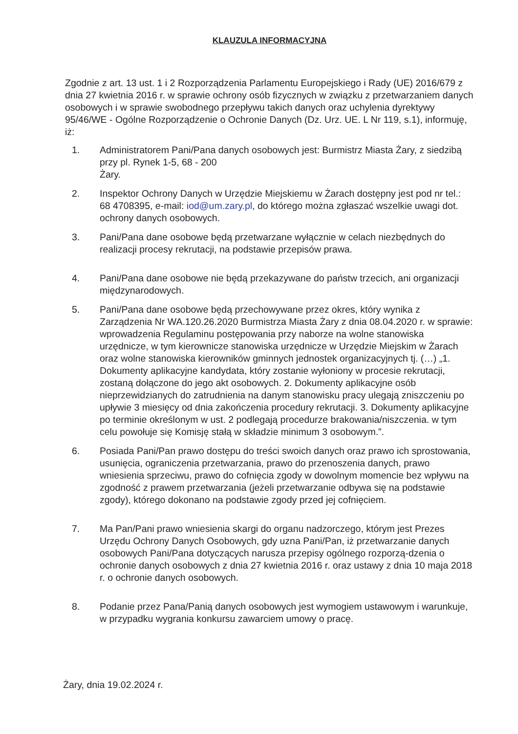KLAUZULA INFORMACYJNA
Zgodnie z art. 13 ust. 1 i 2 Rozporządzenia Parlamentu Europejskiego i Rady (UE) 2016/679 z dnia 27 kwietnia 2016 r. w sprawie ochrony osób fizycznych w związku z przetwarzaniem danych osobowych i w sprawie swobodnego przepływu takich danych oraz uchylenia dyrektywy 95/46/WE - Ogólne Rozporządzenie o Ochronie Danych (Dz. Urz. UE. L Nr 119, s.1), informuję, iż:
1. Administratorem Pani/Pana danych osobowych jest: Burmistrz Miasta Żary, z siedzibą przy pl. Rynek 1-5, 68 - 200
Żary.
2. Inspektor Ochrony Danych w Urzędzie Miejskiemu w Żarach dostępny jest pod nr tel.: 68 4708395, e-mail: iod@um.zary.pl, do którego można zgłaszać wszelkie uwagi dot. ochrony danych osobowych.
3. Pani/Pana dane osobowe będą przetwarzane wyłącznie w celach niezbędnych do realizacji procesy rekrutacji, na podstawie przepisów prawa.
4. Pani/Pana dane osobowe nie będą przekazywane do państw trzecich, ani organizacji międzynarodowych.
5. Pani/Pana dane osobowe będą przechowywane przez okres, który wynika z Zarządzenia Nr WA.120.26.2020 Burmistrza Miasta Żary z dnia 08.04.2020 r. w sprawie: wprowadzenia Regulaminu postępowania przy naborze na wolne stanowiska urzędnicze, w tym kierownicze stanowiska urzędnicze w Urzędzie Miejskim w Żarach oraz wolne stanowiska kierowników gminnych jednostek organizacyjnych tj. (…) „1. Dokumenty aplikacyjne kandydata, który zostanie wyłoniony w procesie rekrutacji, zostaną dołączone do jego akt osobowych. 2. Dokumenty aplikacyjne osób nieprzewidzianych do zatrudnienia na danym stanowisku pracy ulegają zniszczeniu po upływie 3 miesięcy od dnia zakończenia procedury rekrutacji. 3. Dokumenty aplikacyjne po terminie określonym w ust. 2 podlegają procedurze brakowania/niszczenia. w tym celu powołuje się Komisję stałą w składzie minimum 3 osobowym.”.
6. Posiada Pani/Pan prawo dostępu do treści swoich danych oraz prawo ich sprostowania, usunięcia, ograniczenia przetwarzania, prawo do przenoszenia danych, prawo wniesienia sprzeciwu, prawo do cofnięcia zgody w dowolnym momencie bez wpływu na zgodność z prawem przetwarzania (jeżeli przetwarzanie odbywa się na podstawie zgody), którego dokonano na podstawie zgody przed jej cofnięciem.
7. Ma Pan/Pani prawo wniesienia skargi do organu nadzorczego, którym jest Prezes Urzędu Ochrony Danych Osobowych, gdy uzna Pani/Pan, iż przetwarzanie danych osobowych Pani/Pana dotyczących narusza przepisy ogólnego rozporzą-dzenia o ochronie danych osobowych z dnia 27 kwietnia 2016 r. oraz ustawy z dnia 10 maja 2018 r. o ochronie danych osobowych.
8. Podanie przez Pana/Panią danych osobowych jest wymogiem ustawowym i warunkuje, w przypadku wygrania konkursu zawarciem umowy o pracę.
Żary, dnia 19.02.2024 r.